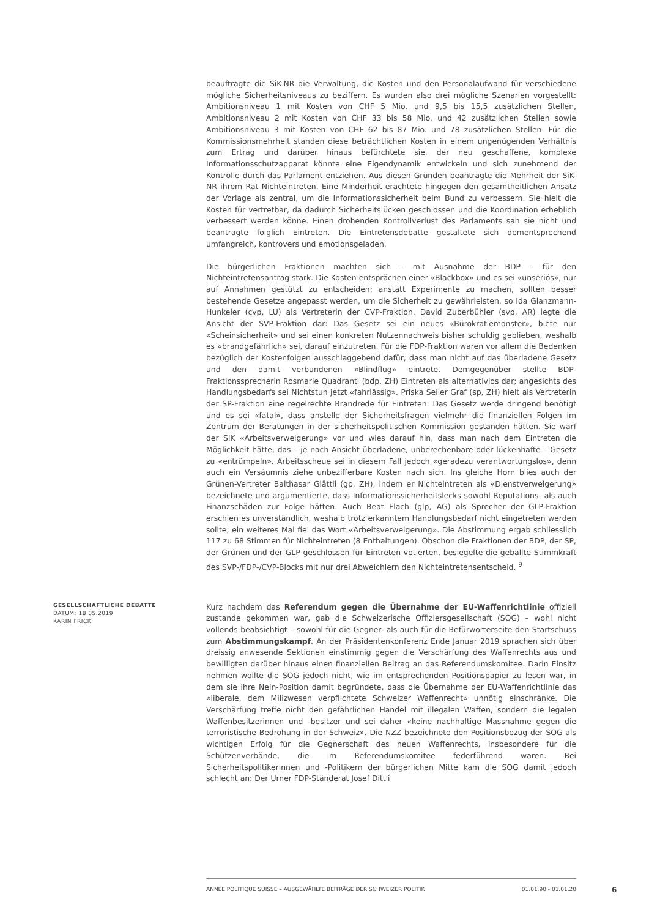beauftragte die SiK-NR die Verwaltung, die Kosten und den Personalaufwand für verschiedene mögliche Sicherheitsniveaus zu beziffern. Es wurden also drei mögliche Szenarien vorgestellt: Ambitionsniveau 1 mit Kosten von CHF 5 Mio. und 9,5 bis 15,5 zusätzlichen Stellen, Ambitionsniveau 2 mit Kosten von CHF 33 bis 58 Mio. und 42 zusätzlichen Stellen sowie Ambitionsniveau 3 mit Kosten von CHF 62 bis 87 Mio. und 78 zusätzlichen Stellen. Für die Kommissionsmehrheit standen diese beträchtlichen Kosten in einem ungenügenden Verhältnis zum Ertrag und darüber hinaus befürchtete sie, der neu geschaffene, komplexe Informationsschutzapparat könnte eine Eigendynamik entwickeln und sich zunehmend der Kontrolle durch das Parlament entziehen. Aus diesen Gründen beantragte die Mehrheit der SiK-NR ihrem Rat Nichteintreten. Eine Minderheit erachtete hingegen den gesamtheitlichen Ansatz der Vorlage als zentral, um die Informationssicherheit beim Bund zu verbessern. Sie hielt die Kosten für vertretbar, da dadurch Sicherheitslücken geschlossen und die Koordination erheblich verbessert werden könne. Einen drohenden Kontrollverlust des Parlaments sah sie nicht und beantragte folglich Eintreten. Die Eintretensdebatte gestaltete sich dementsprechend umfangreich, kontrovers und emotionsgeladen.
Die bürgerlichen Fraktionen machten sich – mit Ausnahme der BDP – für den Nichteintretensantrag stark. Die Kosten entsprächen einer «Blackbox» und es sei «unseriös», nur auf Annahmen gestützt zu entscheiden; anstatt Experimente zu machen, sollten besser bestehende Gesetze angepasst werden, um die Sicherheit zu gewährleisten, so Ida Glanzmann-Hunkeler (cvp, LU) als Vertreterin der CVP-Fraktion. David Zuberbühler (svp, AR) legte die Ansicht der SVP-Fraktion dar: Das Gesetz sei ein neues «Bürokratiemonster», biete nur «Scheinsicherheit» und sei einen konkreten Nutzennachweis bisher schuldig geblieben, weshalb es «brandgefährlich» sei, darauf einzutreten. Für die FDP-Fraktion waren vor allem die Bedenken bezüglich der Kostenfolgen ausschlaggebend dafür, dass man nicht auf das überladene Gesetz und den damit verbundenen «Blindflug» eintrete. Demgegenüber stellte BDP-Fraktionssprecherin Rosmarie Quadranti (bdp, ZH) Eintreten als alternativlos dar; angesichts des Handlungsbedarfs sei Nichtstun jetzt «fahrlässig». Priska Seiler Graf (sp, ZH) hielt als Vertreterin der SP-Fraktion eine regelrechte Brandrede für Eintreten: Das Gesetz werde dringend benötigt und es sei «fatal», dass anstelle der Sicherheitsfragen vielmehr die finanziellen Folgen im Zentrum der Beratungen in der sicherheitspolitischen Kommission gestanden hätten. Sie warf der SiK «Arbeitsverweigerung» vor und wies darauf hin, dass man nach dem Eintreten die Möglichkeit hätte, das – je nach Ansicht überladene, unberechenbare oder lückenhafte – Gesetz zu «entrümpeln». Arbeitsscheue sei in diesem Fall jedoch «geradezu verantwortungslos», denn auch ein Versäumnis ziehe unbezifferbare Kosten nach sich. Ins gleiche Horn blies auch der Grünen-Vertreter Balthasar Glättli (gp, ZH), indem er Nichteintreten als «Dienstverweigerung» bezeichnete und argumentierte, dass Informationssicherheitslecks sowohl Reputations- als auch Finanzschäden zur Folge hätten. Auch Beat Flach (glp, AG) als Sprecher der GLP-Fraktion erschien es unverständlich, weshalb trotz erkanntem Handlungsbedarf nicht eingetreten werden sollte; ein weiteres Mal fiel das Wort «Arbeitsverweigerung». Die Abstimmung ergab schliesslich 117 zu 68 Stimmen für Nichteintreten (8 Enthaltungen). Obschon die Fraktionen der BDP, der SP, der Grünen und der GLP geschlossen für Eintreten votierten, besiegelte die geballte Stimmkraft des SVP-/FDP-/CVP-Blocks mit nur drei Abweichlern den Nichteintretensentscheid. <sup>9</sup>
GESELLSCHAFTLICHE DEBATTE
DATUM: 18.05.2019
KARIN FRICK
Kurz nachdem das Referendum gegen die Übernahme der EU-Waffenrichtlinie offiziell zustande gekommen war, gab die Schweizerische Offiziersgesellschaft (SOG) – wohl nicht vollends beabsichtigt – sowohl für die Gegner- als auch für die Befürworterseite den Startschuss zum Abstimmungskampf. An der Präsidentenkonferenz Ende Januar 2019 sprachen sich über dreissig anwesende Sektionen einstimmig gegen die Verschärfung des Waffenrechts aus und bewilligten darüber hinaus einen finanziellen Beitrag an das Referendumskomitee. Darin Einsitz nehmen wollte die SOG jedoch nicht, wie im entsprechenden Positionspapier zu lesen war, in dem sie ihre Nein-Position damit begründete, dass die Übernahme der EU-Waffenrichtlinie das «liberale, dem Milizwesen verpflichtete Schweizer Waffenrecht» unnötig einschränke. Die Verschärfung treffe nicht den gefährlichen Handel mit illegalen Waffen, sondern die legalen Waffenbesitzerinnen und -besitzer und sei daher «keine nachhaltige Massnahme gegen die terroristische Bedrohung in der Schweiz». Die NZZ bezeichnete den Positionsbezug der SOG als wichtigen Erfolg für die Gegnerschaft des neuen Waffenrechts, insbesondere für die Schützenverbände, die im Referendumskomitee federführend waren. Bei Sicherheitspolitikerinnen und -Politikern der bürgerlichen Mitte kam die SOG damit jedoch schlecht an: Der Urner FDP-Ständerat Josef Dittli
ANNÉE POLITIQUE SUISSE – AUSGEWÄHLTE BEITRÄGE DER SCHWEIZER POLITIK 01.01.90 - 01.01.20
6